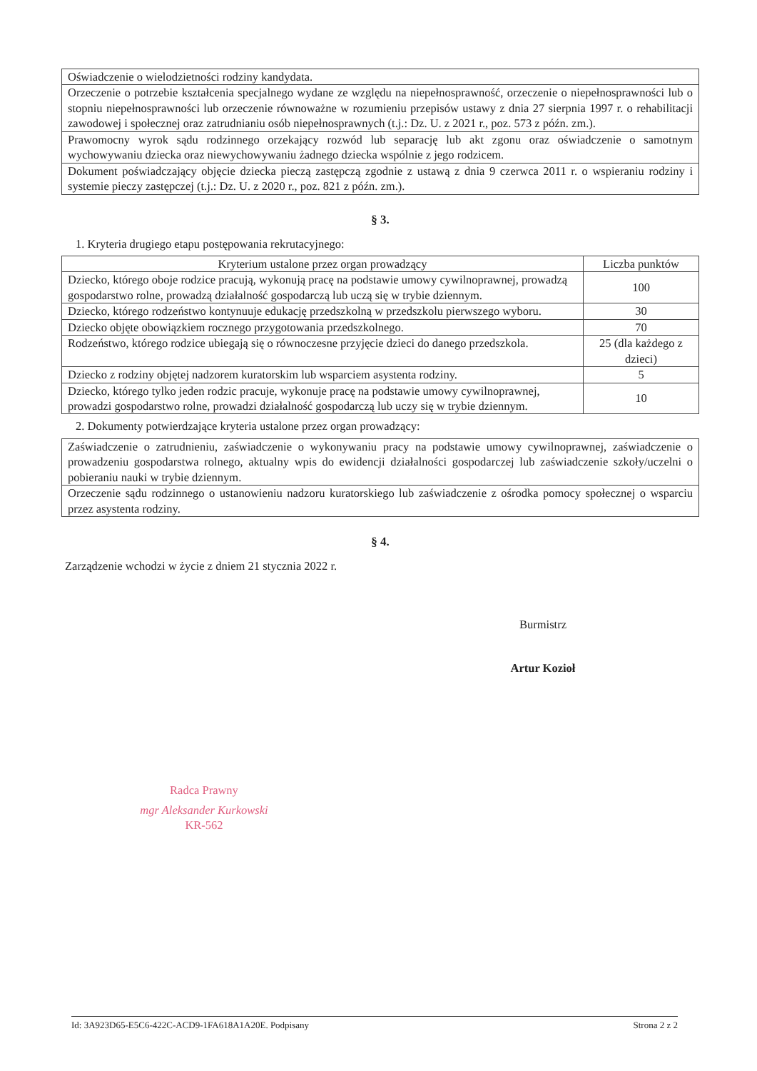| Oświadczenie o wielodzietności rodziny kandydata. |
| Orzeczenie o potrzebie kształcenia specjalnego wydane ze względu na niepełnosprawność, orzeczenie o niepełnosprawności lub o stopniu niepełnosprawności lub orzeczenie równoważne w rozumieniu przepisów ustawy z dnia 27 sierpnia 1997 r. o rehabilitacji zawodowej i społecznej oraz zatrudnianiu osób niepełnosprawnych (t.j.: Dz. U. z 2021 r., poz. 573 z późn. zm.). |
| Prawomocny wyrok sądu rodzinnego orzekający rozwód lub separację lub akt zgonu oraz oświadczenie o samotnym wychowywaniu dziecka oraz niewychowywaniu żadnego dziecka wspólnie z jego rodzicem. |
| Dokument poświadczający objęcie dziecka pieczą zastępczą zgodnie z ustawą z dnia 9 czerwca 2011 r. o wspieraniu rodziny i systemie pieczy zastępczej (t.j.: Dz. U. z 2020 r., poz. 821 z późn. zm.). |
§ 3.
1. Kryteria drugiego etapu postępowania rekrutacyjnego:
| Kryterium ustalone przez organ prowadzący | Liczba punktów |
| --- | --- |
| Dziecko, którego oboje rodzice pracują, wykonują pracę na podstawie umowy cywilnoprawnej, prowadzą gospodarstwo rolne, prowadzą działalność gospodarczą lub uczą się w trybie dziennym. | 100 |
| Dziecko, którego rodzeństwo kontynuuje edukację przedszkolną w przedszkolu pierwszego wyboru. | 30 |
| Dziecko objęte obowiązkiem rocznego przygotowania przedszkolnego. | 70 |
| Rodzeństwo, którego rodzice ubiegają się o równoczesne przyjęcie dzieci do danego przedszkola. | 25 (dla każdego z dzieci) |
| Dziecko z rodziny objętej nadzorem kuratorskim lub wsparciem asystenta rodziny. | 5 |
| Dziecko, którego tylko jeden rodzic pracuje, wykonuje pracę na podstawie umowy cywilnoprawnej, prowadzi gospodarstwo rolne, prowadzi działalność gospodarczą lub uczy się w trybie dziennym. | 10 |
2. Dokumenty potwierdzające kryteria ustalone przez organ prowadzący:
| Zaświadczenie o zatrudnieniu, zaświadczenie o wykonywaniu pracy na podstawie umowy cywilnoprawnej, zaświadczenie o prowadzeniu gospodarstwa rolnego, aktualny wpis do ewidencji działalności gospodarczej lub zaświadczenie szkoły/uczelni o pobieraniu nauki w trybie dziennym. |
| Orzeczenie sądu rodzinnego o ustanowieniu nadzoru kuratorskiego lub zaświadczenie z ośrodka pomocy społecznej o wsparciu przez asystenta rodziny. |
§ 4.
Zarządzenie wchodzi w życie z dniem 21 stycznia 2022 r.
Burmistrz
Artur Kozioł
Radca Prawny
mgr Aleksander Kurkowski
KR-562
Id: 3A923D65-E5C6-422C-ACD9-1FA618A1A20E. Podpisany Strona 2 z 2